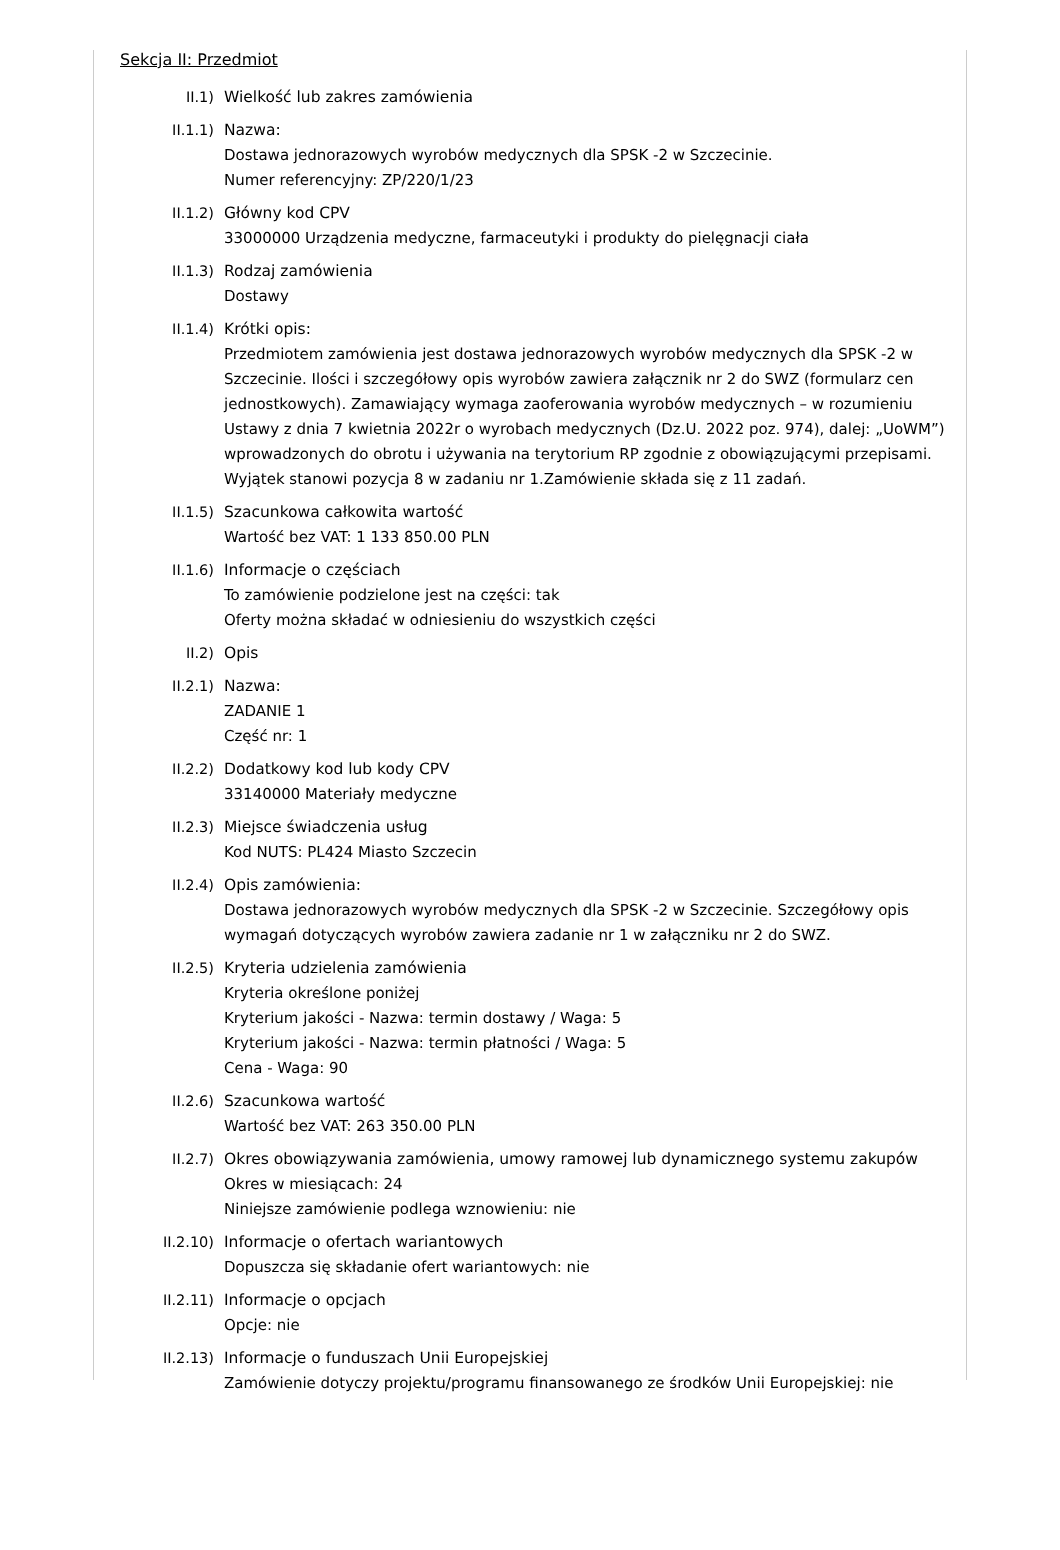Sekcja II: Przedmiot
II.1) Wielkość lub zakres zamówienia
II.1.1) Nazwa:
Dostawa jednorazowych wyrobów medycznych dla SPSK -2 w Szczecinie.
Numer referencyjny: ZP/220/1/23
II.1.2) Główny kod CPV
33000000 Urządzenia medyczne, farmaceutyki i produkty do pielęgnacji ciała
II.1.3) Rodzaj zamówienia
Dostawy
II.1.4) Krótki opis:
Przedmiotem zamówienia jest dostawa jednorazowych wyrobów medycznych dla SPSK -2 w Szczecinie. Ilości i szczegółowy opis wyrobów zawiera załącznik nr 2 do SWZ (formularz cen jednostkowych). Zamawiający wymaga zaoferowania wyrobów medycznych – w rozumieniu Ustawy z dnia 7 kwietnia 2022r o wyrobach medycznych (Dz.U. 2022 poz. 974), dalej: „UoWM”) wprowadzonych do obrotu i używania na terytorium RP zgodnie z obowiązującymi przepisami. Wyjątek stanowi pozycja 8 w zadaniu nr 1.Zamówienie składa się z 11 zadań.
II.1.5) Szacunkowa całkowita wartość
Wartość bez VAT: 1 133 850.00 PLN
II.1.6) Informacje o częściach
To zamówienie podzielone jest na części: tak
Oferty można składać w odniesieniu do wszystkich części
II.2) Opis
II.2.1) Nazwa:
ZADANIE 1
Część nr: 1
II.2.2) Dodatkowy kod lub kody CPV
33140000 Materiały medyczne
II.2.3) Miejsce świadczenia usług
Kod NUTS: PL424 Miasto Szczecin
II.2.4) Opis zamówienia:
Dostawa jednorazowych wyrobów medycznych dla SPSK -2 w Szczecinie. Szczegółowy opis wymagań dotyczących wyrobów zawiera zadanie nr 1 w załączniku nr 2 do SWZ.
II.2.5) Kryteria udzielenia zamówienia
Kryteria określone poniżej
Kryterium jakości - Nazwa: termin dostawy / Waga: 5
Kryterium jakości - Nazwa: termin płatności / Waga: 5
Cena - Waga: 90
II.2.6) Szacunkowa wartość
Wartość bez VAT: 263 350.00 PLN
II.2.7) Okres obowiązywania zamówienia, umowy ramowej lub dynamicznego systemu zakupów
Okres w miesiącach: 24
Niniejsze zamówienie podlega wznowieniu: nie
II.2.10) Informacje o ofertach wariantowych
Dopuszcza się składanie ofert wariantowych: nie
II.2.11) Informacje o opcjach
Opcje: nie
II.2.13) Informacje o funduszach Unii Europejskiej
Zamówienie dotyczy projektu/programu finansowanego ze środków Unii Europejskiej: nie